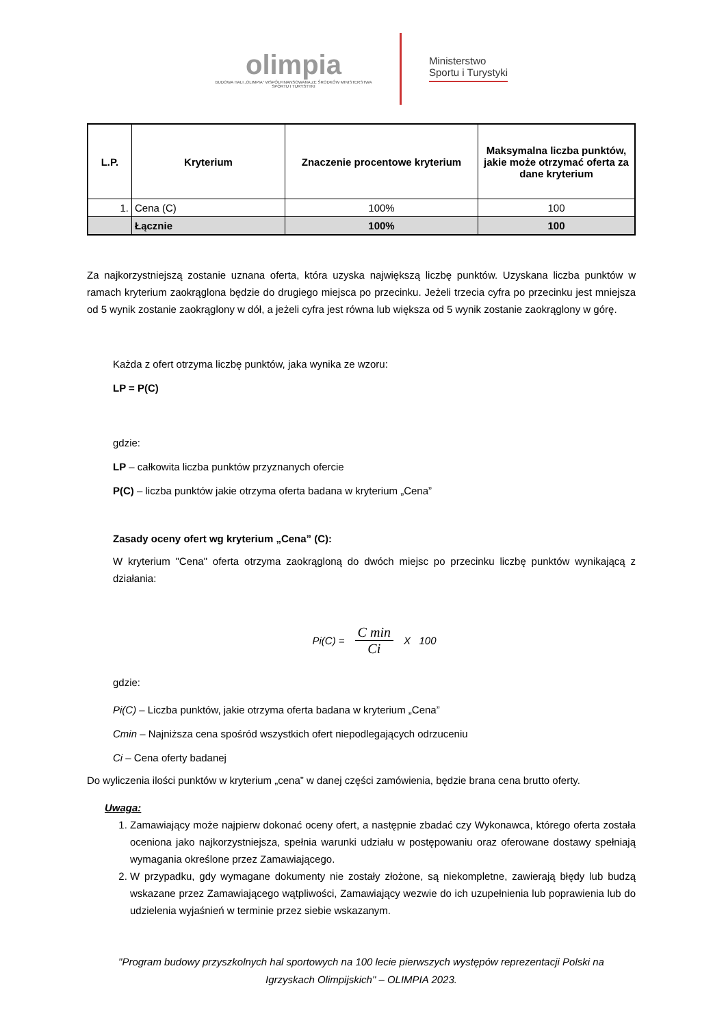olimpia
BUDOWA HALI „OLIMPIA" WSPÓŁFINANSOWANA ZE ŚRODKÓW MINISTERSTWA SPORTU I TURYSTYKI
Ministerstwo
Sportu i Turystyki
| L.P. | Kryterium | Znaczenie procentowe kryterium | Maksymalna liczba punktów, jakie może otrzymać oferta za dane kryterium |
| --- | --- | --- | --- |
| 1. | Cena (C) | 100% | 100 |
| | Łącznie | 100% | 100 |
Za najkorzystniejszą zostanie uznana oferta, która uzyska największą liczbę punktów. Uzyskana liczba punktów w ramach kryterium zaokrąglona będzie do drugiego miejsca po przecinku. Jeżeli trzecia cyfra po przecinku jest mniejsza od 5 wynik zostanie zaokrąglony w dół, a jeżeli cyfra jest równa lub większa od 5 wynik zostanie zaokrąglony w górę.
Każda z ofert otrzyma liczbę punktów, jaka wynika ze wzoru:
LP = P(C)
gdzie:
LP – całkowita liczba punktów przyznanych ofercie
P(C) – liczba punktów jakie otrzyma oferta badana w kryterium „Cena”
Zasady oceny ofert wg kryterium „Cena” (C):
W kryterium "Cena" oferta otrzyma zaokrągloną do dwóch miejsc po przecinku liczbę punktów wynikającą z działania:
Pi(C) = C min Ci X 100
gdzie:
Pi(C) – Liczba punktów, jakie otrzyma oferta badana w kryterium „Cena”
Cmin – Najniższa cena spośród wszystkich ofert niepodlegających odrzuceniu
Ci – Cena oferty badanej
Do wyliczenia ilości punktów w kryterium „cena” w danej części zamówienia, będzie brana cena brutto oferty.
Uwaga:
1. Zamawiający może najpierw dokonać oceny ofert, a następnie zbadać czy Wykonawca, którego oferta została oceniona jako najkorzystniejsza, spełnia warunki udziału w postępowaniu oraz oferowane dostawy spełniają wymagania określone przez Zamawiającego.
2. W przypadku, gdy wymagane dokumenty nie zostały złożone, są niekompletne, zawierają błędy lub budzą wskazane przez Zamawiającego wątpliwości, Zamawiający wezwie do ich uzupełnienia lub poprawienia lub do udzielenia wyjaśnień w terminie przez siebie wskazanym.
"Program budowy przyszkolnych hal sportowych na 100 lecie pierwszych występów reprezentacji Polski na
Igrzyskach Olimpijskich" – OLIMPIA 2023.